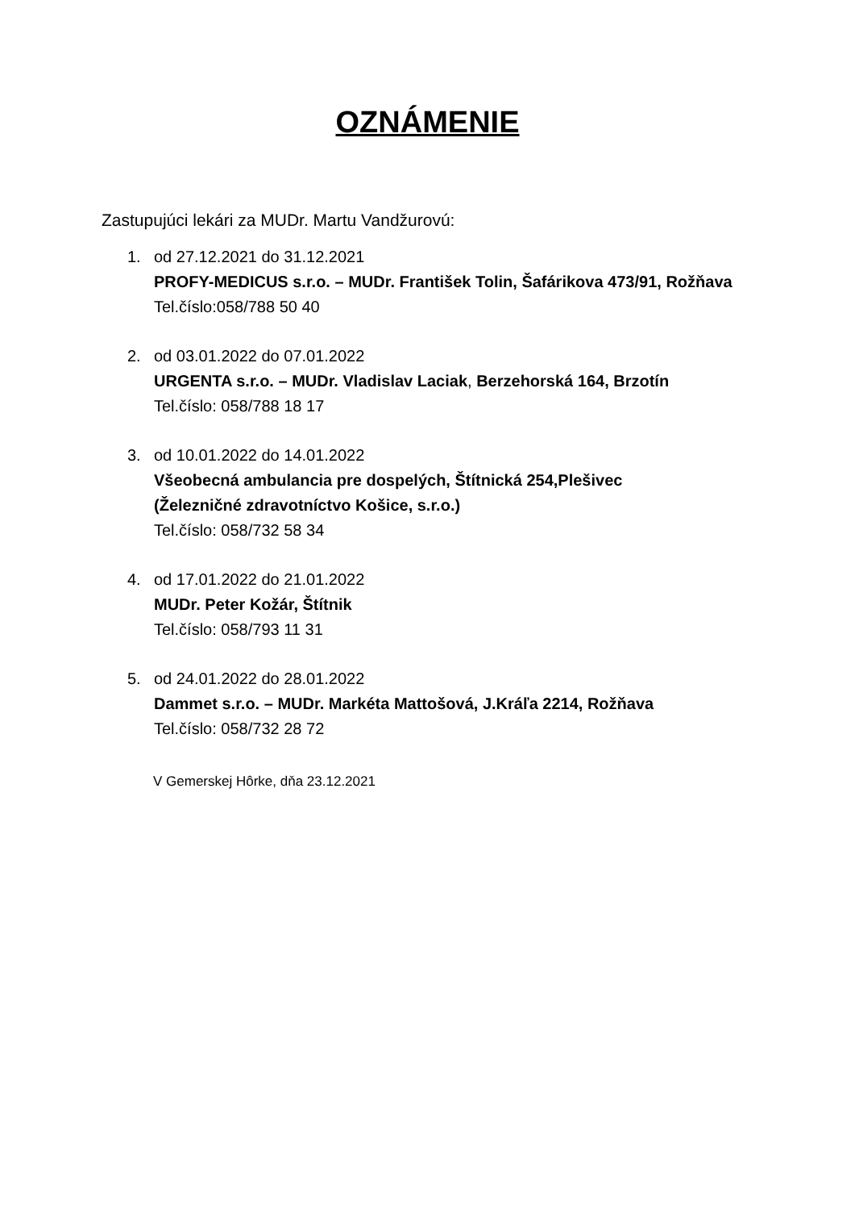OZNÁMENIE
Zastupujúci lekári za MUDr. Martu Vandžurovú:
1. od 27.12.2021 do 31.12.2021
PROFY-MEDICUS s.r.o. – MUDr. František Tolin, Šafárikova 473/91, Rožňava
Tel.číslo:058/788 50 40
2. od 03.01.2022 do 07.01.2022
URGENTA s.r.o. – MUDr. Vladislav Laciak, Berzehorská 164, Brzotín
Tel.číslo: 058/788 18 17
3. od 10.01.2022 do 14.01.2022
Všeobecná ambulancia pre dospelých, Štítnická 254,Plešivec
(Železničné zdravotníctvo Košice, s.r.o.)
Tel.číslo: 058/732 58 34
4. od 17.01.2022 do 21.01.2022
MUDr. Peter Kožár, Štítnik
Tel.číslo: 058/793 11 31
5. od 24.01.2022 do 28.01.2022
Dammet s.r.o. – MUDr. Markéta Mattošová, J.Kráľa 2214, Rožňava
Tel.číslo: 058/732 28 72
V Gemerskej Hôrke, dňa 23.12.2021